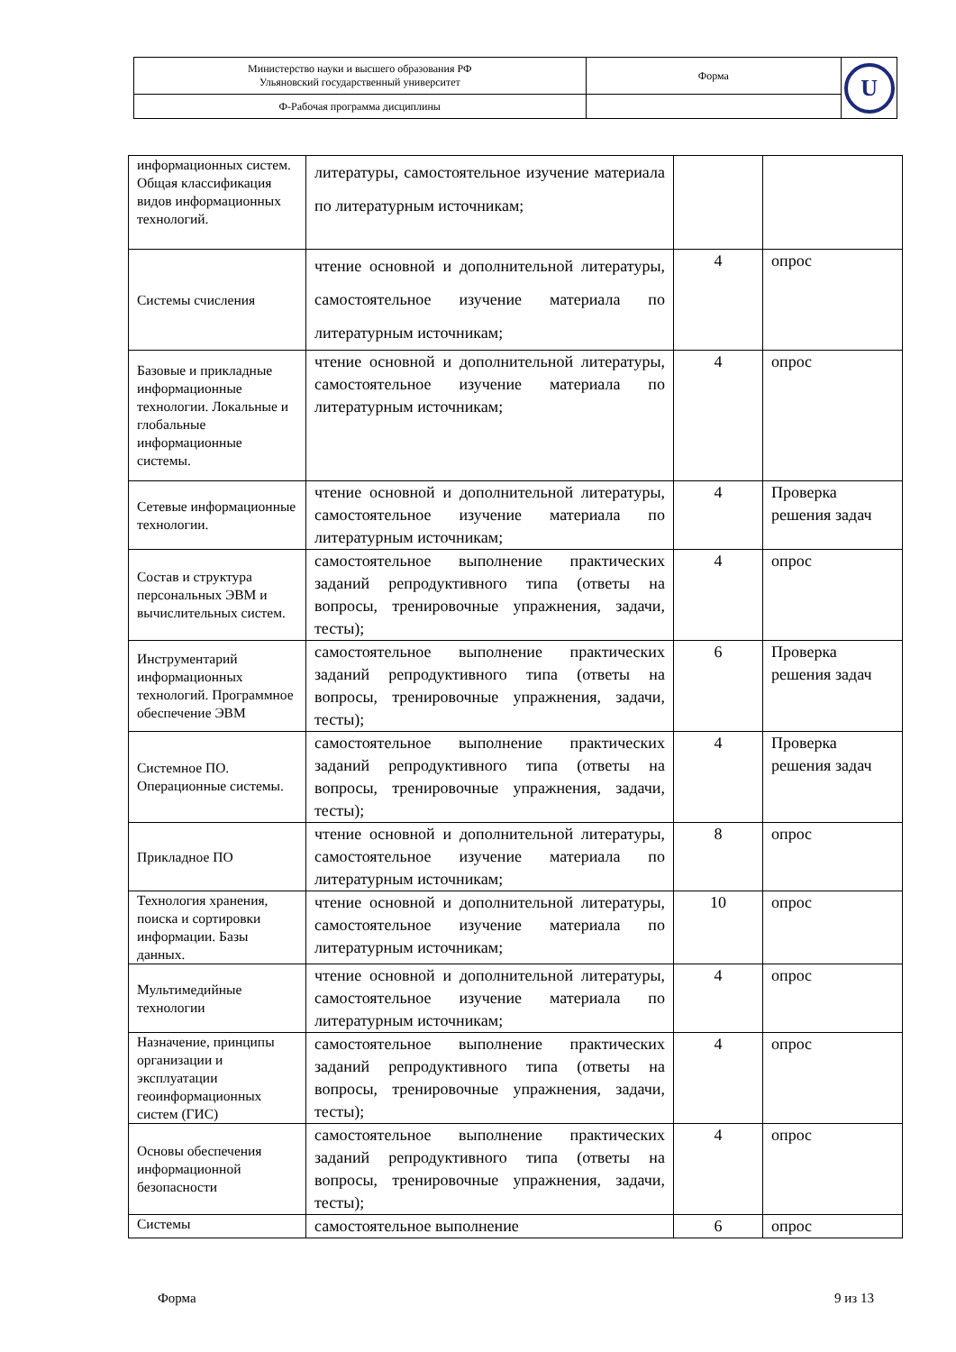| Министерство науки и высшего образования РФ Ульяновский государственный университет | Форма | U |
| Ф-Рабочая программа дисциплины | | |
| информационных систем. Общая классификация видов информационных технологий. | литературы, самостоятельное изучение материала по литературным источникам; | | |
| Системы счисления | чтение основной и дополнительной литературы, самостоятельное изучение материала по литературным источникам; | 4 | опрос |
| Базовые и прикладные информационные технологии. Локальные и глобальные информационные системы. | чтение основной и дополнительной литературы, самостоятельное изучение материала по литературным источникам; | 4 | опрос |
| Сетевые информационные технологии. | чтение основной и дополнительной литературы, самостоятельное изучение материала по литературным источникам; | 4 | Проверка решения задач |
| Состав и структура персональных ЭВМ и вычислительных систем. | самостоятельное выполнение практических заданий репродуктивного типа (ответы на вопросы, тренировочные упражнения, задачи, тесты); | 4 | опрос |
| Инструментарий информационных технологий. Программное обеспечение ЭВМ | самостоятельное выполнение практических заданий репродуктивного типа (ответы на вопросы, тренировочные упражнения, задачи, тесты); | 6 | Проверка решения задач |
| Системное ПО. Операционные системы. | самостоятельное выполнение практических заданий репродуктивного типа (ответы на вопросы, тренировочные упражнения, задачи, тесты); | 4 | Проверка решения задач |
| Прикладное ПО | чтение основной и дополнительной литературы, самостоятельное изучение материала по литературным источникам; | 8 | опрос |
| Технология хранения, поиска и сортировки информации. Базы данных. | чтение основной и дополнительной литературы, самостоятельное изучение материала по литературным источникам; | 10 | опрос |
| Мультимедийные технологии | чтение основной и дополнительной литературы, самостоятельное изучение материала по литературным источникам; | 4 | опрос |
| Назначение, принципы организации и эксплуатации геоинформационных систем (ГИС) | самостоятельное выполнение практических заданий репродуктивного типа (ответы на вопросы, тренировочные упражнения, задачи, тесты); | 4 | опрос |
| Основы обеспечения информационной безопасности | самостоятельное выполнение практических заданий репродуктивного типа (ответы на вопросы, тренировочные упражнения, задачи, тесты); | 4 | опрос |
| Системы | самостоятельное выполнение | 6 | опрос |
Форма 9 из 13